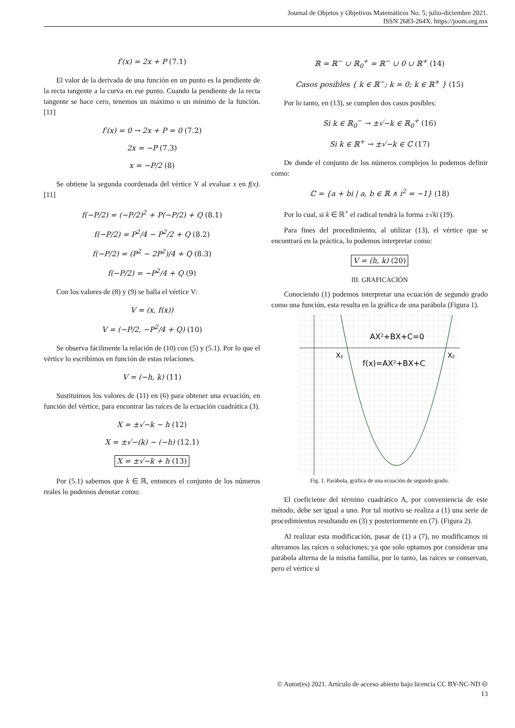Journal de Objetos y Objetivos Matemáticos No. 5; julio-diciembre 2021.
ISSN 2683-264X. https://joom.org.mx
f′(x) = 2x + P (7.1)
El valor de la derivada de una función en un punto es la pendiente de la recta tangente a la curva en ese punto. Cuando la pendiente de la recta tangente se hace cero, tenemos un máximo o un mínimo de la función. [11]
f′(x) = 0 → 2x + P = 0 (7.2)
2x = −P (7.3)
x = −P/2 (8)
Se obtiene la segunda coordenada del vértice V al evaluar x en f(x). [11]
f(−P/2) = (−P/2)<sup>2</sup> + P(−P/2) + Q (8.1)
f(−P/2) = P<sup>2</sup>/4 − P<sup>2</sup>/2 + Q (8.2)
f(−P/2) = (P<sup>2</sup> − 2P<sup>2</sup>)/4 + Q (8.3)
f(−P/2) = −P<sup>2</sup>/4 + Q (9)
Con los valores de (8) y (9) se halla el vértice V:
V = (x, f(x))
V = (−P/2, −P<sup>2</sup>/4 + Q) (10)
Se observa fácilmente la relación de (10) con (5) y (5.1). Por lo que el vértice lo escribimos en función de estas relaciones.
V = (−h, k) (11)
Sustituimos los valores de (11) en (6) para obtener una ecuación, en función del vértice, para encontrar las raíces de la ecuación cuadrática (3).
X = ±√−k − h (12)
X = ±√−(k) − (−h) (12.1)
X = ±√−k + h (13)
Por (5.1) sabemos que k ∈ ℝ, entonces el conjunto de los números reales lo podemos denotar como:
ℝ = ℝ<sup>−</sup> ∪ ℝ<sub>0</sub><sup>+</sup> = ℝ<sup>−</sup> ∪ 0 ∪ ℝ<sup>+</sup> (14)
Casos posibles { k ∈ ℝ<sup>−</sup>; k = 0; k ∈ ℝ<sup>+</sup> } (15)
Por lo tanto, en (13), se cumplen dos casos posibles:
Si k ∈ ℝ<sub>0</sub><sup>−</sup> → ±√−k ∈ ℝ<sub>0</sub><sup>+</sup> (16)
Si k ∈ ℝ<sup>+</sup> → ±√−k ∈ ℂ (17)
De donde el conjunto de los números complejos lo podemos definir como:
ℂ = {a + bi | a, b ∈ ℝ ∧ i<sup>2</sup> = −1} (18)
Por lo cual, si k ∈ ℝ<sup>+</sup> el radical tendrá la forma ±√ki (19).
Para fines del procedimiento, al utilizar (13), el vértice que se encontrará en la práctica, lo podemos interpretar como:
V = (h, k) (20)
III. GRAFICACIÓN
Conociendo (1) podemos interpretar una ecuación de segundo grado como una función, esta resulta en la gráfica de una parábola (Figura 1).
AX²+BX+C=0
f(x)=AX²+BX+C
X₁
X₂
Fig. 1. Parábola, gráfica de una ecuación de segundo grado.
El coeficiente del término cuadrático A, por conveniencia de este método, debe ser igual a uno. Por tal motivo se realiza a (1) una serie de procedimientos resultando en (3) y posteriormente en (7). (Figura 2).
Al realizar esta modificación, pasar de (1) a (7), no modificamos ni alteramos las raíces o soluciones; ya que solo optamos por considerar una parábola alterna de la misma familia, por lo tanto, las raíces se conservan, pero el vértice si
© Autor(es) 2021. Artículo de acceso abierto bajo licencia CC BY-NC-ND 🅭
13